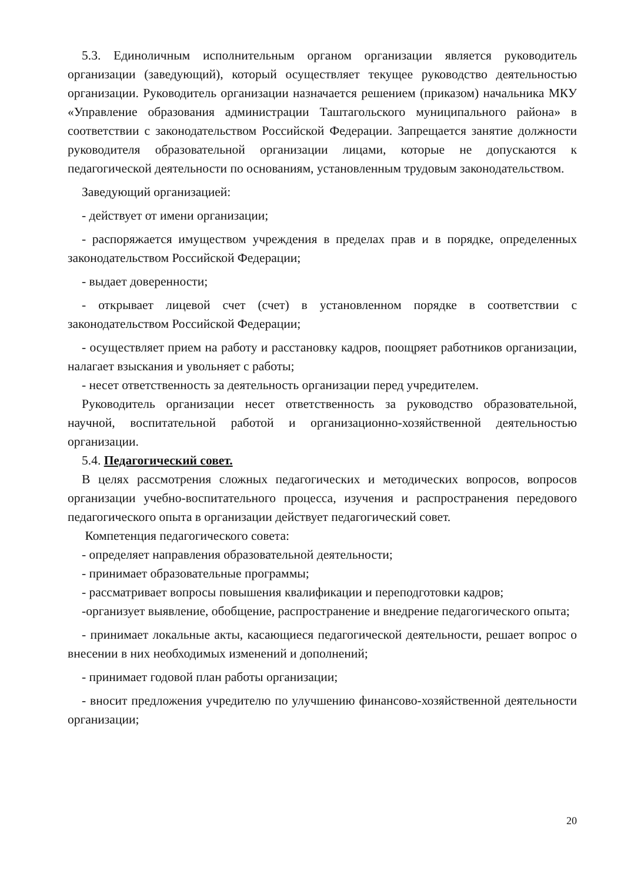5.3. Единоличным исполнительным органом организации является руководитель организации (заведующий), который осуществляет текущее руководство деятельностью организации. Руководитель организации назначается решением (приказом) начальника МКУ «Управление образования администрации Таштагольского муниципального района» в соответствии с законодательством Российской Федерации. Запрещается занятие должности руководителя образовательной организации лицами, которые не допускаются к педагогической деятельности по основаниям, установленным трудовым законодательством.
Заведующий организацией:
- действует от имени организации;
- распоряжается имуществом учреждения в пределах прав и в порядке, определенных законодательством Российской Федерации;
- выдает доверенности;
- открывает лицевой счет (счет) в установленном порядке в соответствии с законодательством Российской Федерации;
- осуществляет прием на работу и расстановку кадров, поощряет работников организации, налагает взыскания и увольняет с работы;
- несет ответственность за деятельность организации перед учредителем.
Руководитель организации несет ответственность за руководство образовательной, научной, воспитательной работой и организационно-хозяйственной деятельностью организации.
5.4. Педагогический совет.
В целях рассмотрения сложных педагогических и методических вопросов, вопросов организации учебно-воспитательного процесса, изучения и распространения передового педагогического опыта в организации действует педагогический совет.
Компетенция педагогического совета:
- определяет направления образовательной деятельности;
- принимает образовательные программы;
- рассматривает вопросы повышения квалификации и переподготовки кадров;
-организует выявление, обобщение, распространение и внедрение педагогического опыта;
- принимает локальные акты, касающиеся педагогической деятельности, решает вопрос о внесении в них необходимых изменений и дополнений;
- принимает годовой план работы организации;
- вносит предложения учредителю по улучшению финансово-хозяйственной деятельности организации;
20